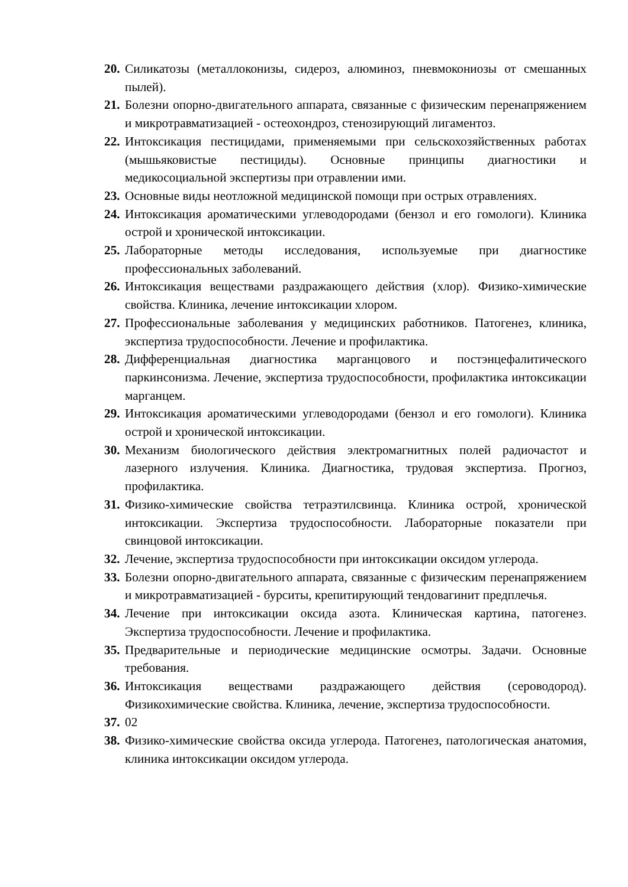20. Силикатозы (металлоконизы, сидероз, алюминоз, пневмокониозы от смешанных пылей).
21. Болезни опорно-двигательного аппарата, связанные с физическим перенапряжением и микротравматизацией - остеохондроз, стенозирующий лигаментоз.
22. Интоксикация пестицидами, применяемыми при сельскохозяйственных работах (мышьяковистые пестициды). Основные принципы диагностики и медикосоциальной экспертизы при отравлении ими.
23. Основные виды неотложной медицинской помощи при острых отравлениях.
24. Интоксикация ароматическими углеводородами (бензол и его гомологи). Клиника острой и хронической интоксикации.
25. Лабораторные методы исследования, используемые при диагностике профессиональных заболеваний.
26. Интоксикация веществами раздражающего действия (хлор). Физико-химические свойства. Клиника, лечение интоксикации хлором.
27. Профессиональные заболевания у медицинских работников. Патогенез, клиника, экспертиза трудоспособности. Лечение и профилактика.
28. Дифференциальная диагностика марганцового и постэнцефалитического паркинсонизма. Лечение, экспертиза трудоспособности, профилактика интоксикации марганцем.
29. Интоксикация ароматическими углеводородами (бензол и его гомологи). Клиника острой и хронической интоксикации.
30. Механизм биологического действия электромагнитных полей радиочастот и лазерного излучения. Клиника. Диагностика, трудовая экспертиза. Прогноз, профилактика.
31. Физико-химические свойства тетраэтилсвинца. Клиника острой, хронической интоксикации. Экспертиза трудоспособности. Лабораторные показатели при свинцовой интоксикации.
32. Лечение, экспертиза трудоспособности при интоксикации оксидом углерода.
33. Болезни опорно-двигательного аппарата, связанные с физическим перенапряжением и микротравматизацией - бурситы, крепитирующий тендовагинит предплечья.
34. Лечение при интоксикации оксида азота. Клиническая картина, патогенез. Экспертиза трудоспособности. Лечение и профилактика.
35. Предварительные и периодические медицинские осмотры. Задачи. Основные требования.
36. Интоксикация веществами раздражающего действия (сероводород). Физикохимические свойства. Клиника, лечение, экспертиза трудоспособности.
37. 02
38. Физико-химические свойства оксида углерода. Патогенез, патологическая анатомия, клиника интоксикации оксидом углерода.